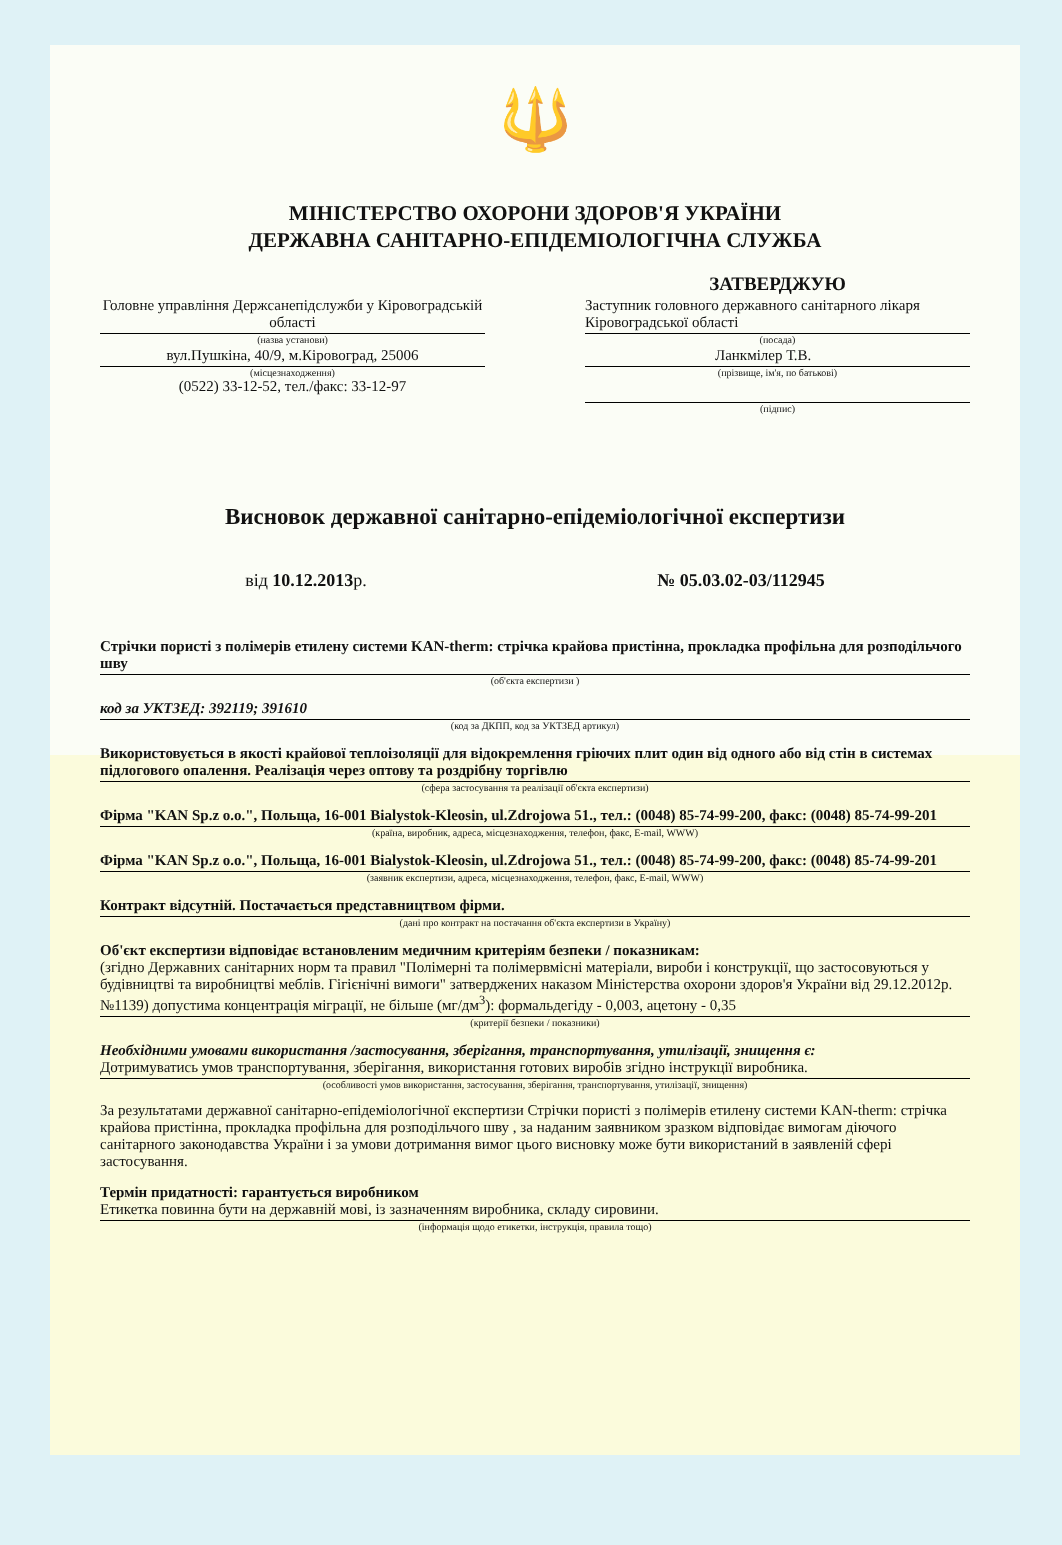🔱
МІНІСТЕРСТВО ОХОРОНИ ЗДОРОВ'Я УКРАЇНИ
ДЕРЖАВНА САНІТАРНО-ЕПІДЕМІОЛОГІЧНА СЛУЖБА
Головне управління Держсанепідслужби у Кіровоградській області
(назва установи)
вул.Пушкіна, 40/9, м.Кіровоград, 25006
(місцезнаходження)
(0522) 33-12-52, тел./факс: 33-12-97
ЗАТВЕРДЖУЮ
Заступник головного державного санітарного лікаря Кіровоградської області
(посада)
Ланкмілер Т.В.
(прізвище, ім'я, по батькові)
(підпис)
Висновок державної санітарно-епідеміологічної експертизи
від 10.12.2013р. № 05.03.02-03/112945
Стрічки пористі з полімерів етилену системи KAN-therm: стрічка крайова пристінна, прокладка профільна для розподільчого шву
(об'єкта експертизи )
код за УКТЗЕД: 392119; 391610
(код за ДКПП, код за УКТЗЕД артикул)
Використовується в якості крайової теплоізоляції для відокремлення гріючих плит один від одного або від стін в системах підлогового опалення. Реалізація через оптову та роздрібну торгівлю
(сфера застосування та реалізації об'єкта експертизи)
Фірма "KAN Sp.z o.o.", Польща, 16-001 Bialystok-Kleosin, ul.Zdrojowa 51., тел.: (0048) 85-74-99-200, факс: (0048) 85-74-99-201
(країна, виробник, адреса, місцезнаходження, телефон, факс, E-mail, WWW)
Фірма "KAN Sp.z o.o.", Польща, 16-001 Bialystok-Kleosin, ul.Zdrojowa 51., тел.: (0048) 85-74-99-200, факс: (0048) 85-74-99-201
(заявник експертизи, адреса, місцезнаходження, телефон, факс, E-mail, WWW)
Контракт відсутній. Постачається представництвом фірми.
(дані про контракт на постачання об'єкта експертизи в Україну)
Об'єкт експертизи відповідає встановленим медичним критеріям безпеки / показникам:
(згідно Державних санітарних норм та правил "Полімерні та полімервмісні матеріали, вироби і конструкції, що застосовуються у будівництві та виробництві меблів. Гігієнічні вимоги" затверджених наказом Міністерства охорони здоров'я України від 29.12.2012р. №1139) допустима концентрація міграції, не більше (мг/дм<sup>3</sup>): формальдегіду - 0,003, ацетону - 0,35
(критерії безпеки / показники)
Необхідними умовами використання /застосування, зберігання, транспортування, утилізації, знищення є:
Дотримуватись умов транспортування, зберігання, використання готових виробів згідно інструкції виробника.
(особливості умов використання, застосування, зберігання, транспортування, утилізації, знищення)
За результатами державної санітарно-епідеміологічної експертизи Стрічки пористі з полімерів етилену системи KAN-therm: стрічка крайова пристінна, прокладка профільна для розподільчого шву , за наданим заявником зразком відповідає вимогам діючого санітарного законодавства України і за умови дотримання вимог цього висновку може бути використаний в заявленій сфері застосування.
Термін придатності: гарантується виробником
Етикетка повинна бути на державній мові, із зазначенням виробника, складу сировини.
(інформація щодо етикетки, інструкція, правила тощо)